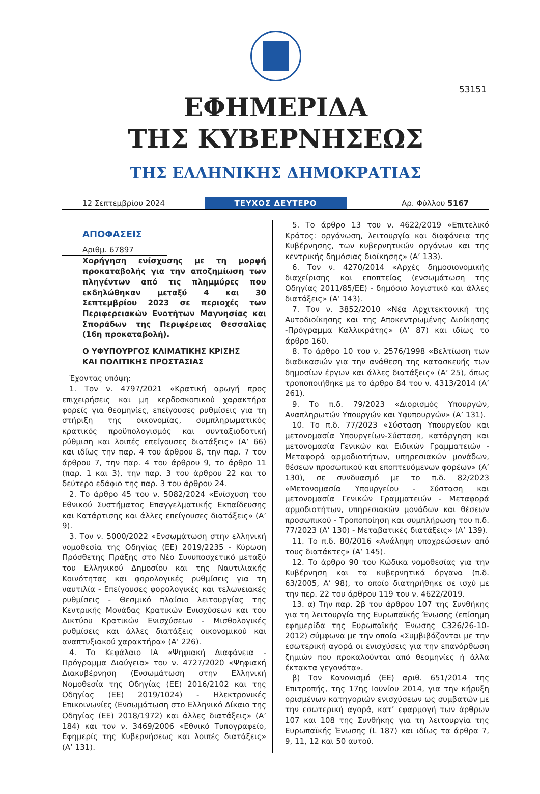53151
ΕΦΗΜΕΡΙΔΑ
ΤΗΣ ΚΥΒΕΡΝΗΣΕΩΣ
ΤΗΣ ΕΛΛΗΝΙΚΗΣ ΔΗΜΟΚΡΑΤΙΑΣ
12 Σεπτεμβρίου 2024 ΤΕΥΧΟΣ ΔΕΥΤΕΡΟ Αρ. Φύλλου 5167
ΑΠΟΦΑΣΕΙΣ
Αριθμ. 67897
Χορήγηση ενίσχυσης με τη μορφή προκαταβολής για την αποζημίωση των πληγέντων από τις πλημμύρες που εκδηλώθηκαν μεταξύ 4 και 30 Σεπτεμβρίου 2023 σε περιοχές των Περιφερειακών Ενοτήτων Μαγνησίας και Σποράδων της Περιφέρειας Θεσσαλίας (16η προκαταβολή).
Ο ΥΦΥΠΟΥΡΓΟΣ ΚΛΙΜΑΤΙΚΗΣ ΚΡΙΣΗΣ
ΚΑΙ ΠΟΛΙΤΙΚΗΣ ΠΡΟΣΤΑΣΙΑΣ
Έχοντας υπόψη:
1. Τον ν. 4797/2021 «Κρατική αρωγή προς επιχειρήσεις και μη κερδοσκοπικού χαρακτήρα φορείς για θεομηνίες, επείγουσες ρυθμίσεις για τη στήριξη της οικονομίας, συμπληρωματικός κρατικός προϋπολογισμός και συνταξιοδοτική ρύθμιση και λοιπές επείγουσες διατάξεις» (Α’ 66) και ιδίως την παρ. 4 του άρθρου 8, την παρ. 7 του άρθρου 7, την παρ. 4 του άρθρου 9, το άρθρο 11 (παρ. 1 και 3), την παρ. 3 του άρθρου 22 και το δεύτερο εδάφιο της παρ. 3 του άρθρου 24.
2. Το άρθρο 45 του ν. 5082/2024 «Ενίσχυση του Εθνικού Συστήματος Επαγγελματικής Εκπαίδευσης και Κατάρτισης και άλλες επείγουσες διατάξεις» (Α’ 9).
3. Τον ν. 5000/2022 «Ενσωμάτωση στην ελληνική νομοθεσία της Οδηγίας (ΕΕ) 2019/2235 - Κύρωση Πρόσθετης Πράξης στο Νέο Συνυποσχετικό μεταξύ του Ελληνικού Δημοσίου και της Ναυτιλιακής Κοινότητας και φορολογικές ρυθμίσεις για τη ναυτιλία - Επείγουσες φορολογικές και τελωνειακές ρυθμίσεις - Θεσμικό πλαίσιο λειτουργίας της Κεντρικής Μονάδας Κρατικών Ενισχύσεων και του Δικτύου Κρατικών Ενισχύσεων - Μισθολογικές ρυθμίσεις και άλλες διατάξεις οικονομικού και αναπτυξιακού χαρακτήρα» (Α’ 226).
4. Το Κεφάλαιο ΙΑ «Ψηφιακή Διαφάνεια - Πρόγραμμα Διαύγεια» του ν. 4727/2020 «Ψηφιακή Διακυβέρνηση (Ενσωμάτωση στην Ελληνική Νομοθεσία της Οδηγίας (ΕΕ) 2016/2102 και της Οδηγίας (ΕΕ) 2019/1024) - Ηλεκτρονικές Επικοινωνίες (Ενσωμάτωση στο Ελληνικό Δίκαιο της Οδηγίας (ΕΕ) 2018/1972) και άλλες διατάξεις» (Α’ 184) και τον ν. 3469/2006 «Εθνικό Τυπογραφείο, Εφημερίς της Κυβερνήσεως και λοιπές διατάξεις» (Α’ 131).
5. Το άρθρο 13 του ν. 4622/2019 «Επιτελικό Κράτος: οργάνωση, λειτουργία και διαφάνεια της Κυβέρνησης, των κυβερνητικών οργάνων και της κεντρικής δημόσιας διοίκησης» (Α’ 133).
6. Τον ν. 4270/2014 «Αρχές δημοσιονομικής διαχείρισης και εποπτείας (ενσωμάτωση της Οδηγίας 2011/85/ΕΕ) - δημόσιο λογιστικό και άλλες διατάξεις» (Α’ 143).
7. Τον ν. 3852/2010 «Νέα Αρχιτεκτονική της Αυτοδιοίκησης και της Αποκεντρωμένης Διοίκησης -Πρόγραμμα Καλλικράτης» (Α’ 87) και ιδίως το άρθρο 160.
8. Το άρθρο 10 του ν. 2576/1998 «Βελτίωση των διαδικασιών για την ανάθεση της κατασκευής των δημοσίων έργων και άλλες διατάξεις» (Α’ 25), όπως τροποποιήθηκε με το άρθρο 84 του ν. 4313/2014 (Α’ 261).
9. Το π.δ. 79/2023 «Διορισμός Υπουργών, Αναπληρωτών Υπουργών και Υφυπουργών» (Α’ 131).
10. Το π.δ. 77/2023 «Σύσταση Υπουργείου και μετονομασία Υπουργείων-Σύσταση, κατάργηση και μετονομασία Γενικών και Ειδικών Γραμματειών - Μεταφορά αρμοδιοτήτων, υπηρεσιακών μονάδων, θέσεων προσωπικού και εποπτευόμενων φορέων» (Α’ 130), σε συνδυασμό με το π.δ. 82/2023 «Μετονομασία Υπουργείου - Σύσταση και μετονομασία Γενικών Γραμματειών - Μεταφορά αρμοδιοτήτων, υπηρεσιακών μονάδων και θέσεων προσωπικού - Τροποποίηση και συμπλήρωση του π.δ. 77/2023 (Α’ 130) - Μεταβατικές διατάξεις» (Α’ 139).
11. Το π.δ. 80/2016 «Ανάληψη υποχρεώσεων από τους διατάκτες» (Α’ 145).
12. Το άρθρο 90 του Κώδικα νομοθεσίας για την Κυβέρνηση και τα κυβερνητικά όργανα (π.δ. 63/2005, Α’ 98), το οποίο διατηρήθηκε σε ισχύ με την περ. 22 του άρθρου 119 του ν. 4622/2019.
13. α) Την παρ. 2β του άρθρου 107 της Συνθήκης για τη λειτουργία της Ευρωπαϊκής Ένωσης (επίσημη εφημερίδα της Ευρωπαϊκής Ένωσης C326/26-10-2012) σύμφωνα με την οποία «Συμβιβάζονται με την εσωτερική αγορά οι ενισχύσεις για την επανόρθωση ζημιών που προκαλούνται από θεομηνίες ή άλλα έκτακτα γεγονότα».
β) Τον Κανονισμό (ΕΕ) αριθ. 651/2014 της Επιτροπής, της 17ης Ιουνίου 2014, για την κήρυξη ορισμένων κατηγοριών ενισχύσεων ως συμβατών με την εσωτερική αγορά, κατ’ εφαρμογή των άρθρων 107 και 108 της Συνθήκης για τη λειτουργία της Ευρωπαϊκής Ένωσης (L 187) και ιδίως τα άρθρα 7, 9, 11, 12 και 50 αυτού.